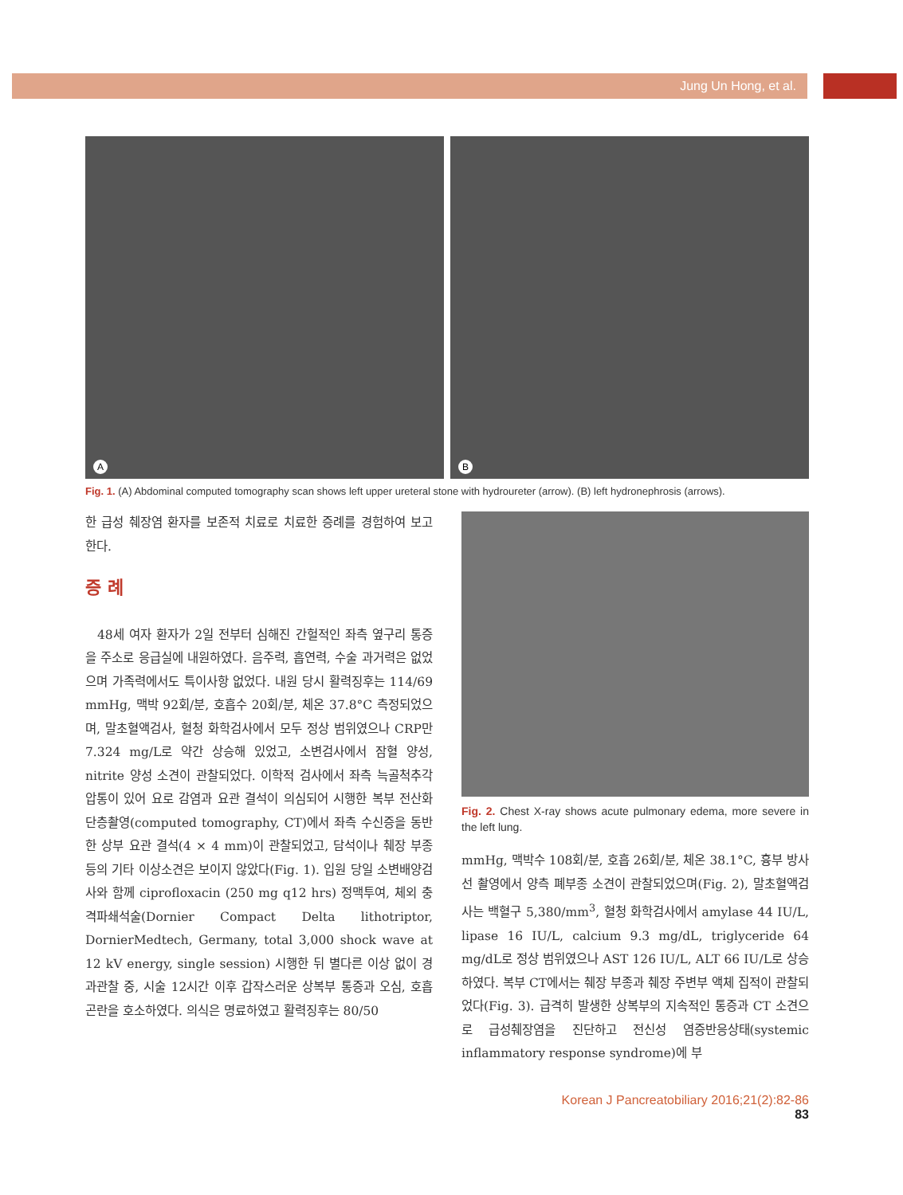Jung Un Hong, et al.
A
B
Fig. 1. (A) Abdominal computed tomography scan shows left upper ureteral stone with hydroureter (arrow). (B) left hydronephrosis (arrows).
한 급성 췌장염 환자를 보존적 치료로 치료한 증례를 경험하여 보고한다.
증 례
48세 여자 환자가 2일 전부터 심해진 간헐적인 좌측 옆구리 통증을 주소로 응급실에 내원하였다. 음주력, 흡연력, 수술 과거력은 없었으며 가족력에서도 특이사항 없었다. 내원 당시 활력징후는 114/69 mmHg, 맥박 92회/분, 호흡수 20회/분, 체온 37.8°C 측정되었으며, 말초혈액검사, 혈청 화학검사에서 모두 정상 범위였으나 CRP만 7.324 mg/L로 약간 상승해 있었고, 소변검사에서 잠혈 양성, nitrite 양성 소견이 관찰되었다. 이학적 검사에서 좌측 늑골척추각 압통이 있어 요로 감염과 요관 결석이 의심되어 시행한 복부 전산화 단층촬영(computed tomography, CT)에서 좌측 수신증을 동반한 상부 요관 결석(4 × 4 mm)이 관찰되었고, 담석이나 췌장 부종 등의 기타 이상소견은 보이지 않았다(Fig. 1). 입원 당일 소변배양검사와 함께 ciprofloxacin (250 mg q12 hrs) 정맥투여, 체외 충격파쇄석술(Dornier Compact Delta lithotriptor, DornierMedtech, Germany, total 3,000 shock wave at 12 kV energy, single session) 시행한 뒤 별다른 이상 없이 경과관찰 중, 시술 12시간 이후 갑작스러운 상복부 통증과 오심, 호흡곤란을 호소하였다. 의식은 명료하였고 활력징후는 80/50
Fig. 2. Chest X-ray shows acute pulmonary edema, more severe in the left lung.
mmHg, 맥박수 108회/분, 호흡 26회/분, 체온 38.1°C, 흉부 방사선 촬영에서 양측 폐부종 소견이 관찰되었으며(Fig. 2), 말초혈액검사는 백혈구 5,380/mm<sup>3</sup>, 혈청 화학검사에서 amylase 44 IU/L, lipase 16 IU/L, calcium 9.3 mg/dL, triglyceride 64 mg/dL로 정상 범위였으나 AST 126 IU/L, ALT 66 IU/L로 상승하였다. 복부 CT에서는 췌장 부종과 췌장 주변부 액체 집적이 관찰되었다(Fig. 3). 급격히 발생한 상복부의 지속적인 통증과 CT 소견으로 급성췌장염을 진단하고 전신성 염증반응상태(systemic inflammatory response syndrome)에 부
Korean J Pancreatobiliary 2016;21(2):82-86 83